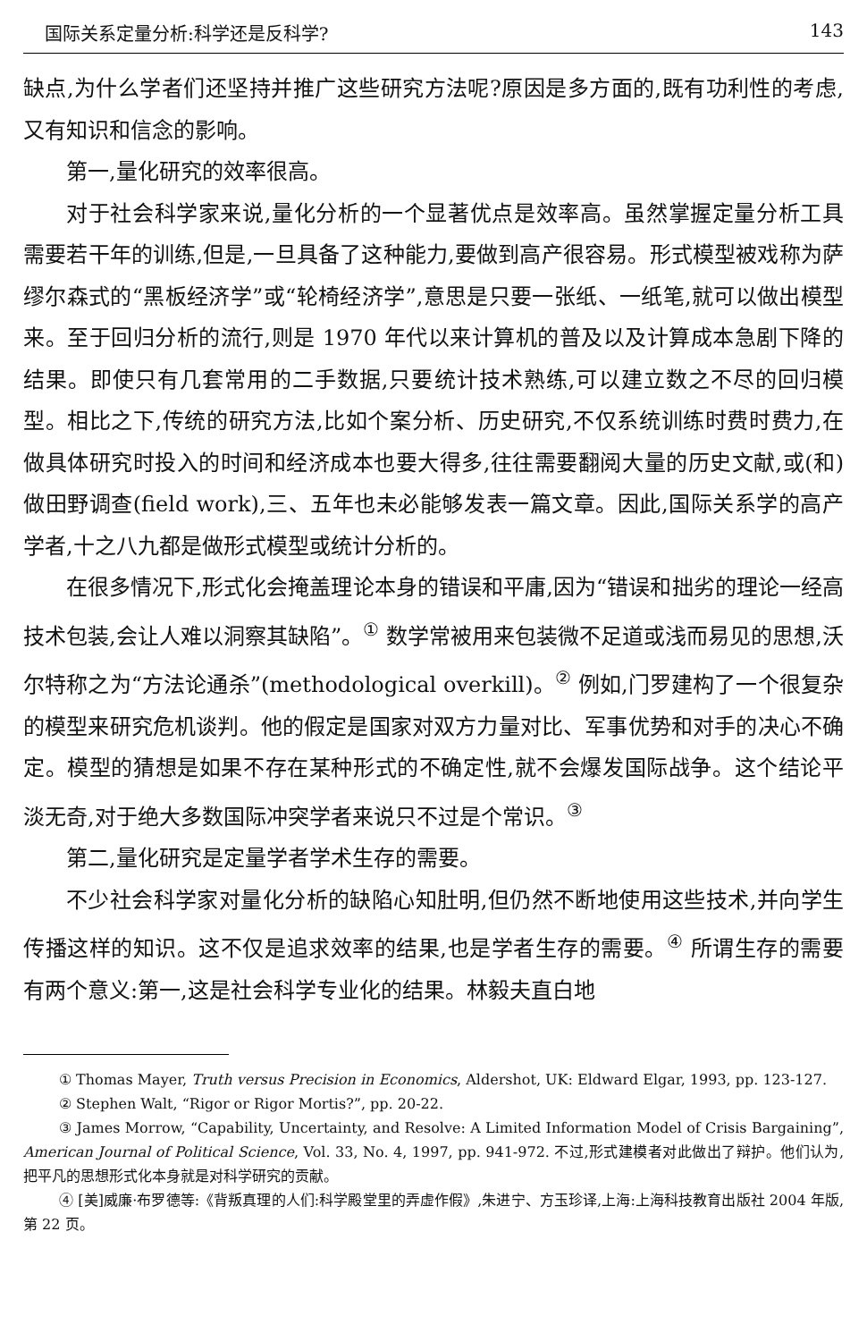国际关系定量分析:科学还是反科学? 143
缺点,为什么学者们还坚持并推广这些研究方法呢?原因是多方面的,既有功利性的考虑,又有知识和信念的影响。
第一,量化研究的效率很高。
对于社会科学家来说,量化分析的一个显著优点是效率高。虽然掌握定量分析工具需要若干年的训练,但是,一旦具备了这种能力,要做到高产很容易。形式模型被戏称为萨缪尔森式的“黑板经济学”或“轮椅经济学”,意思是只要一张纸、一纸笔,就可以做出模型来。至于回归分析的流行,则是 1970 年代以来计算机的普及以及计算成本急剧下降的结果。即使只有几套常用的二手数据,只要统计技术熟练,可以建立数之不尽的回归模型。相比之下,传统的研究方法,比如个案分析、历史研究,不仅系统训练时费时费力,在做具体研究时投入的时间和经济成本也要大得多,往往需要翻阅大量的历史文献,或(和)做田野调查(field work),三、五年也未必能够发表一篇文章。因此,国际关系学的高产学者,十之八九都是做形式模型或统计分析的。
在很多情况下,形式化会掩盖理论本身的错误和平庸,因为“错误和拙劣的理论一经高技术包装,会让人难以洞察其缺陷”。<sup>①</sup> 数学常被用来包装微不足道或浅而易见的思想,沃尔特称之为“方法论通杀”(methodological overkill)。<sup>②</sup> 例如,门罗建构了一个很复杂的模型来研究危机谈判。他的假定是国家对双方力量对比、军事优势和对手的决心不确定。模型的猜想是如果不存在某种形式的不确定性,就不会爆发国际战争。这个结论平淡无奇,对于绝大多数国际冲突学者来说只不过是个常识。<sup>③</sup>
第二,量化研究是定量学者学术生存的需要。
不少社会科学家对量化分析的缺陷心知肚明,但仍然不断地使用这些技术,并向学生传播这样的知识。这不仅是追求效率的结果,也是学者生存的需要。<sup>④</sup> 所谓生存的需要有两个意义:第一,这是社会科学专业化的结果。林毅夫直白地
① Thomas Mayer, Truth versus Precision in Economics, Aldershot, UK: Eldward Elgar, 1993, pp. 123-127.
② Stephen Walt, “Rigor or Rigor Mortis?”, pp. 20-22.
③ James Morrow, “Capability, Uncertainty, and Resolve: A Limited Information Model of Crisis Bargaining”, American Journal of Political Science, Vol. 33, No. 4, 1997, pp. 941-972. 不过,形式建模者对此做出了辩护。他们认为,把平凡的思想形式化本身就是对科学研究的贡献。
④ [美]威廉·布罗德等:《背叛真理的人们:科学殿堂里的弄虚作假》,朱进宁、方玉珍译,上海:上海科技教育出版社 2004 年版,第 22 页。